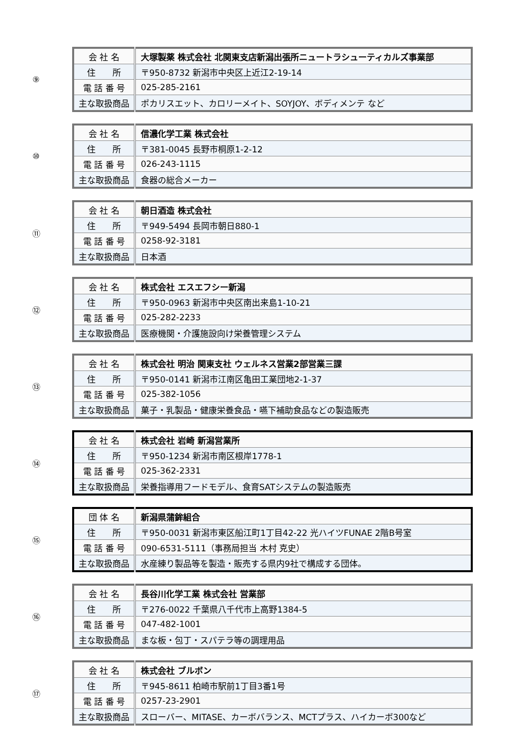⑨
| 会 社 名 | 大塚製薬 株式会社 北関東支店新潟出張所ニュートラシューティカルズ事業部 |
| 住 所 | 〒950-8732 新潟市中央区上近江2-19-14 |
| 電 話 番 号 | 025-285-2161 |
| 主な取扱商品 | ポカリスエット、カロリーメイト、SOYJOY、ボディメンテ など |
⑩
| 会 社 名 | 信濃化学工業 株式会社 |
| 住 所 | 〒381-0045 長野市桐原1-2-12 |
| 電 話 番 号 | 026-243-1115 |
| 主な取扱商品 | 食器の総合メーカー |
⑪
| 会 社 名 | 朝日酒造 株式会社 |
| 住 所 | 〒949-5494 長岡市朝日880-1 |
| 電 話 番 号 | 0258-92-3181 |
| 主な取扱商品 | 日本酒 |
⑫
| 会 社 名 | 株式会社 エスエフシー新潟 |
| 住 所 | 〒950-0963 新潟市中央区南出来島1-10-21 |
| 電 話 番 号 | 025-282-2233 |
| 主な取扱商品 | 医療機関・介護施設向け栄養管理システム |
⑬
| 会 社 名 | 株式会社 明治 関東支社 ウェルネス営業2部営業三課 |
| 住 所 | 〒950-0141 新潟市江南区亀田工業団地2-1-37 |
| 電 話 番 号 | 025-382-1056 |
| 主な取扱商品 | 菓子・乳製品・健康栄養食品・嚥下補助食品などの製造販売 |
⑭
| 会 社 名 | 株式会社 岩崎 新潟営業所 |
| 住 所 | 〒950-1234 新潟市南区根岸1778-1 |
| 電 話 番 号 | 025-362-2331 |
| 主な取扱商品 | 栄養指導用フードモデル、食育SATシステムの製造販売 |
⑮
| 団 体 名 | 新潟県蒲鉾組合 |
| 住 所 | 〒950-0031 新潟市東区船江町1丁目42-22 光ハイツFUNAE 2階B号室 |
| 電 話 番 号 | 090-6531-5111（事務局担当 木村 克史） |
| 主な取扱商品 | 水産練り製品等を製造・販売する県内9社で構成する団体。 |
⑯
| 会 社 名 | 長谷川化学工業 株式会社 営業部 |
| 住 所 | 〒276-0022 千葉県八千代市上高野1384-5 |
| 電 話 番 号 | 047-482-1001 |
| 主な取扱商品 | まな板・包丁・スパテラ等の調理用品 |
⑰
| 会 社 名 | 株式会社 ブルボン |
| 住 所 | 〒945-8611 柏崎市駅前1丁目3番1号 |
| 電 話 番 号 | 0257-23-2901 |
| 主な取扱商品 | スローバー、MITASE、カーボバランス、MCTプラス、ハイカーボ300など |